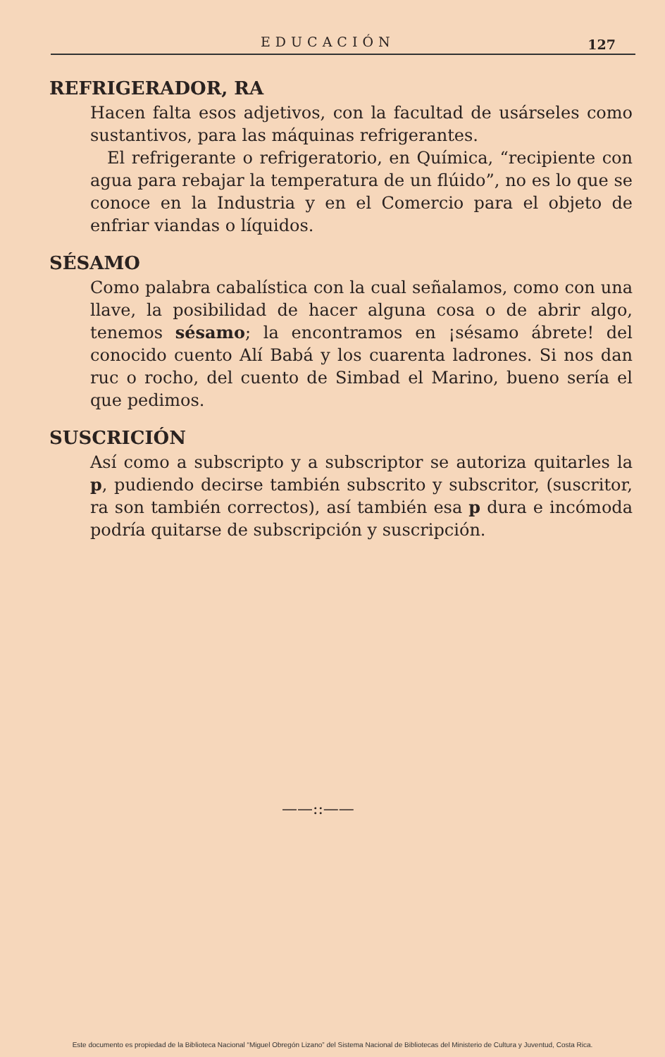EDUCACIÓN 127
REFRIGERADOR, RA
Hacen falta esos adjetivos, con la facultad de usárseles como sustantivos, para las máquinas refrigerantes.
El refrigerante o refrigeratorio, en Química, “recipiente con agua para rebajar la temperatura de un flúido”, no es lo que se conoce en la Industria y en el Comercio para el objeto de enfriar viandas o líquidos.
SÉSAMO
Como palabra cabalística con la cual señalamos, como con una llave, la posibilidad de hacer alguna cosa o de abrir algo, tenemos sésamo; la encontramos en ¡sésamo ábrete! del conocido cuento Alí Babá y los cuarenta ladrones. Si nos dan ruc o rocho, del cuento de Simbad el Marino, bueno sería el que pedimos.
SUSCRICIÓN
Así como a subscripto y a subscriptor se autoriza quitarles la p, pudiendo decirse también subscrito y subscritor, (suscritor, ra son también correctos), así también esa p dura e incómoda podría quitarse de subscripción y suscripción.
——::——
Este documento es propiedad de la Biblioteca Nacional “Miguel Obregón Lizano” del Sistema Nacional de Bibliotecas del Ministerio de Cultura y Juventud, Costa Rica.